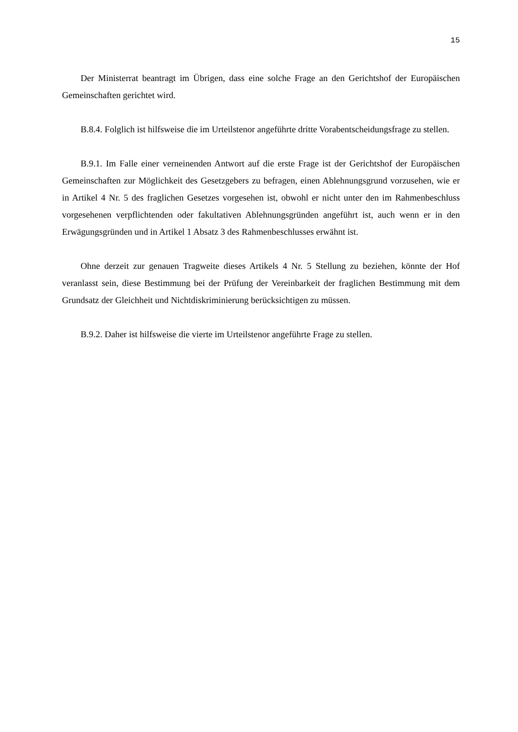15
Der Ministerrat beantragt im Übrigen, dass eine solche Frage an den Gerichtshof der Europäischen Gemeinschaften gerichtet wird.
B.8.4. Folglich ist hilfsweise die im Urteilstenor angeführte dritte Vorabentscheidungsfrage zu stellen.
B.9.1. Im Falle einer verneinenden Antwort auf die erste Frage ist der Gerichtshof der Europäischen Gemeinschaften zur Möglichkeit des Gesetzgebers zu befragen, einen Ablehnungsgrund vorzusehen, wie er in Artikel 4 Nr. 5 des fraglichen Gesetzes vorgesehen ist, obwohl er nicht unter den im Rahmenbeschluss vorgesehenen verpflichtenden oder fakultativen Ablehnungsgründen angeführt ist, auch wenn er in den Erwägungsgründen und in Artikel 1 Absatz 3 des Rahmenbeschlusses erwähnt ist.
Ohne derzeit zur genauen Tragweite dieses Artikels 4 Nr. 5 Stellung zu beziehen, könnte der Hof veranlasst sein, diese Bestimmung bei der Prüfung der Vereinbarkeit der fraglichen Bestimmung mit dem Grundsatz der Gleichheit und Nichtdiskriminierung berücksichtigen zu müssen.
B.9.2. Daher ist hilfsweise die vierte im Urteilstenor angeführte Frage zu stellen.